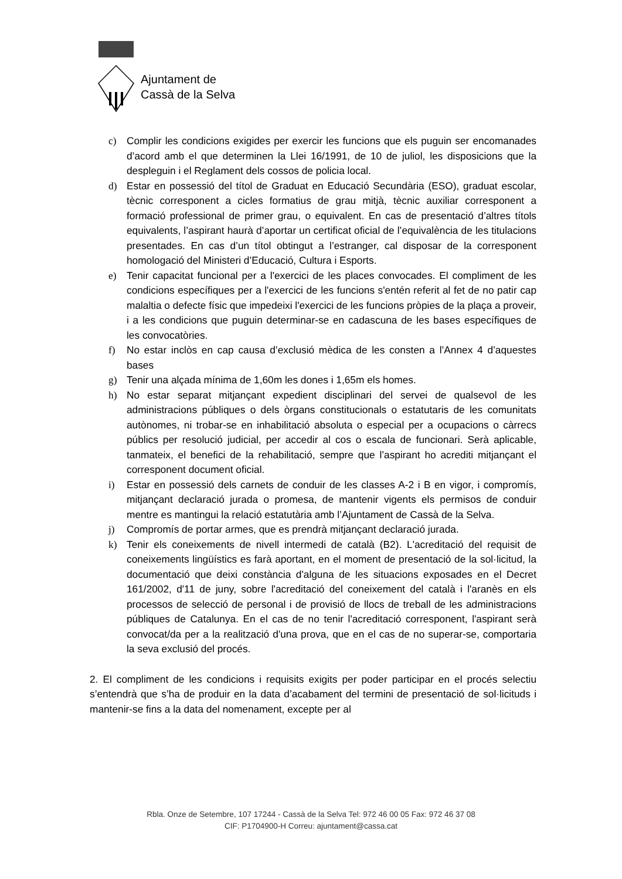Ajuntament de
Cassà de la Selva
c) Complir les condicions exigides per exercir les funcions que els puguin ser encomanades d’acord amb el que determinen la Llei 16/1991, de 10 de juliol, les disposicions que la despleguin i el Reglament dels cossos de policia local.
d) Estar en possessió del títol de Graduat en Educació Secundària (ESO), graduat escolar, tècnic corresponent a cicles formatius de grau mitjà, tècnic auxiliar corresponent a formació professional de primer grau, o equivalent. En cas de presentació d’altres títols equivalents, l’aspirant haurà d’aportar un certificat oficial de l’equivalència de les titulacions presentades. En cas d’un títol obtingut a l’estranger, cal disposar de la corresponent homologació del Ministeri d’Educació, Cultura i Esports.
e) Tenir capacitat funcional per a l'exercici de les places convocades. El compliment de les condicions específiques per a l'exercici de les funcions s'entén referit al fet de no patir cap malaltia o defecte físic que impedeixi l'exercici de les funcions pròpies de la plaça a proveir, i a les condicions que puguin determinar-se en cadascuna de les bases específiques de les convocatòries.
f) No estar inclòs en cap causa d’exclusió mèdica de les consten a l’Annex 4 d’aquestes bases
g) Tenir una alçada mínima de 1,60m les dones i 1,65m els homes.
h) No estar separat mitjançant expedient disciplinari del servei de qualsevol de les administracions públiques o dels òrgans constitucionals o estatutaris de les comunitats autònomes, ni trobar-se en inhabilitació absoluta o especial per a ocupacions o càrrecs públics per resolució judicial, per accedir al cos o escala de funcionari. Serà aplicable, tanmateix, el benefici de la rehabilitació, sempre que l’aspirant ho acrediti mitjançant el corresponent document oficial.
i) Estar en possessió dels carnets de conduir de les classes A-2 i B en vigor, i compromís, mitjançant declaració jurada o promesa, de mantenir vigents els permisos de conduir mentre es mantingui la relació estatutària amb l’Ajuntament de Cassà de la Selva.
j) Compromís de portar armes, que es prendrà mitjançant declaració jurada.
k) Tenir els coneixements de nivell intermedi de català (B2). L'acreditació del requisit de coneixements lingüístics es farà aportant, en el moment de presentació de la sol·licitud, la documentació que deixi constància d'alguna de les situacions exposades en el Decret 161/2002, d'11 de juny, sobre l'acreditació del coneixement del català i l'aranès en els processos de selecció de personal i de provisió de llocs de treball de les administracions públiques de Catalunya. En el cas de no tenir l'acreditació corresponent, l'aspirant serà convocat/da per a la realització d'una prova, que en el cas de no superar-se, comportaria la seva exclusió del procés.
2. El compliment de les condicions i requisits exigits per poder participar en el procés selectiu s’entendrà que s’ha de produir en la data d’acabament del termini de presentació de sol·licituds i mantenir-se fins a la data del nomenament, excepte per al
Rbla. Onze de Setembre, 107 17244 - Cassà de la Selva Tel: 972 46 00 05 Fax: 972 46 37 08
CIF: P1704900-H Correu: ajuntament@cassa.cat